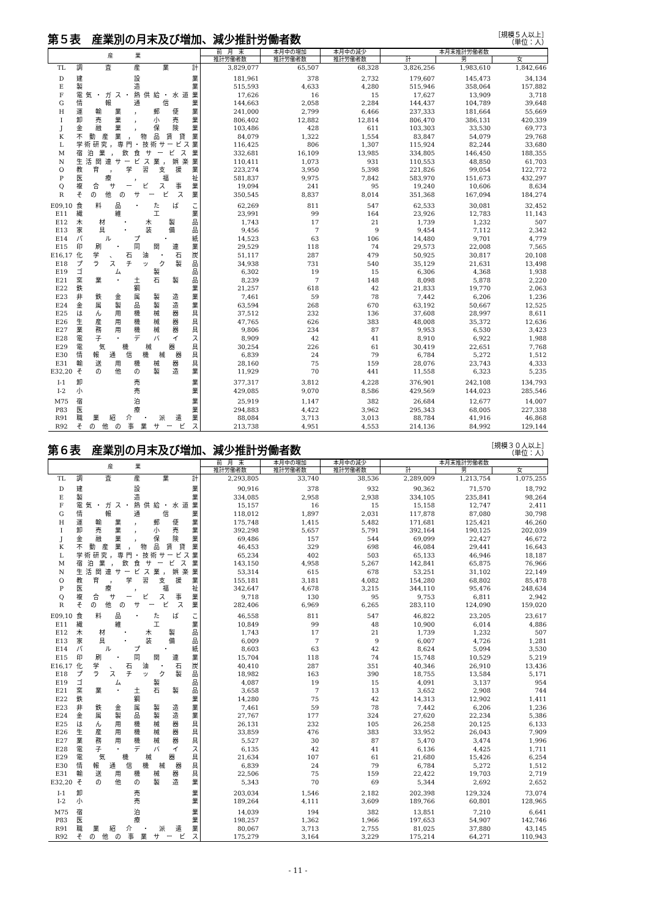第５表　産業別の月末及び増加、減少推計労働者数
［規模５人以上］
（単位：人）
| 産 業 | | 前 月 末 | 本月中の増加 | 本月中の減少 | 本月末推計労働者数 | | |
| --- | --- | --- | --- | --- | --- | --- | --- |
| | | 推計労働者数 | 推計労働者数 | 推計労働者数 | 計 | 男 | 女 |
| TL | 調査産業計 | 3,829,077 | 65,507 | 68,328 | 3,826,256 | 1,983,610 | 1,842,646 |
| D | 建設業 | 181,961 | 378 | 2,732 | 179,607 | 145,473 | 34,134 |
| E | 製造業 | 515,593 | 4,633 | 4,280 | 515,946 | 358,064 | 157,882 |
| F | 電気・ガス・熱供給・水道業 | 17,626 | 16 | 15 | 17,627 | 13,909 | 3,718 |
| G | 情報通信業 | 144,663 | 2,058 | 2,284 | 144,437 | 104,789 | 39,648 |
| H | 運輸業，郵便業 | 241,000 | 2,799 | 6,466 | 237,333 | 181,664 | 55,669 |
| I | 卸売業，小売業 | 806,402 | 12,882 | 12,814 | 806,470 | 386,131 | 420,339 |
| J | 金融業，保険業 | 103,486 | 428 | 611 | 103,303 | 33,530 | 69,773 |
| K | 不動産業，物品賃貸業 | 84,079 | 1,322 | 1,554 | 83,847 | 54,079 | 29,768 |
| L | 学術研究，専門・技術サービス業 | 116,425 | 806 | 1,307 | 115,924 | 82,244 | 33,680 |
| M | 宿泊業，飲食サービス業 | 332,681 | 16,109 | 13,985 | 334,805 | 146,450 | 188,355 |
| N | 生活関連サービス業，娯楽業 | 110,411 | 1,073 | 931 | 110,553 | 48,850 | 61,703 |
| O | 教育，学習支援業 | 223,274 | 3,950 | 5,398 | 221,826 | 99,054 | 122,772 |
| P | 医療，福祉 | 581,837 | 9,975 | 7,842 | 583,970 | 151,673 | 432,297 |
| Q | 複合サービス事業 | 19,094 | 241 | 95 | 19,240 | 10,606 | 8,634 |
| R | その他のサービス業 | 350,545 | 8,837 | 8,014 | 351,368 | 167,094 | 184,274 |
| E09,10 | 食料品・たばこ | 62,269 | 811 | 547 | 62,533 | 30,081 | 32,452 |
| E11 | 繊維工業 | 23,991 | 99 | 164 | 23,926 | 12,783 | 11,143 |
| E12 | 木材・木製品 | 1,743 | 17 | 21 | 1,739 | 1,232 | 507 |
| E13 | 家具・装備品 | 9,456 | 7 | 9 | 9,454 | 7,112 | 2,342 |
| E14 | パルプ・紙 | 14,523 | 63 | 106 | 14,480 | 9,701 | 4,779 |
| E15 | 印刷・同関連業 | 29,529 | 118 | 74 | 29,573 | 22,008 | 7,565 |
| E16,17 | 化学、石油・石炭 | 51,117 | 287 | 479 | 50,925 | 30,817 | 20,108 |
| E18 | プラスチック製品 | 34,938 | 731 | 540 | 35,129 | 21,631 | 13,498 |
| E19 | ゴム製品 | 6,302 | 19 | 15 | 6,306 | 4,368 | 1,938 |
| E21 | 窯業・土石製品 | 8,239 | 7 | 148 | 8,098 | 5,878 | 2,220 |
| E22 | 鉄鋼業 | 21,257 | 618 | 42 | 21,833 | 19,770 | 2,063 |
| E23 | 非鉄金属製造業 | 7,461 | 59 | 78 | 7,442 | 6,206 | 1,236 |
| E24 | 金属製品製造業 | 63,594 | 268 | 670 | 63,192 | 50,667 | 12,525 |
| E25 | はん用機械器具 | 37,512 | 232 | 136 | 37,608 | 28,997 | 8,611 |
| E26 | 生産用機械器具 | 47,765 | 626 | 383 | 48,008 | 35,372 | 12,636 |
| E27 | 業務用機械器具 | 9,806 | 234 | 87 | 9,953 | 6,530 | 3,423 |
| E28 | 電子・デバイス | 8,909 | 42 | 41 | 8,910 | 6,922 | 1,988 |
| E29 | 電気機械器具 | 30,254 | 226 | 61 | 30,419 | 22,651 | 7,768 |
| E30 | 情報通信機械器具 | 6,839 | 24 | 79 | 6,784 | 5,272 | 1,512 |
| E31 | 輸送用機械器具 | 28,160 | 75 | 159 | 28,076 | 23,743 | 4,333 |
| E32,20 | その他の製造業 | 11,929 | 70 | 441 | 11,558 | 6,323 | 5,235 |
| I-1 | 卸売業 | 377,317 | 3,812 | 4,228 | 376,901 | 242,108 | 134,793 |
| I-2 | 小売業 | 429,085 | 9,070 | 8,586 | 429,569 | 144,023 | 285,546 |
| M75 | 宿泊業 | 25,919 | 1,147 | 382 | 26,684 | 12,677 | 14,007 |
| P83 | 医療業 | 294,883 | 4,422 | 3,962 | 295,343 | 68,005 | 227,338 |
| R91 | 職業紹介・派遣業 | 88,084 | 3,713 | 3,013 | 88,784 | 41,916 | 46,868 |
| R92 | その他の事業サービス | 213,738 | 4,951 | 4,553 | 214,136 | 84,992 | 129,144 |
第６表　産業別の月末及び増加、減少推計労働者数
［規模３０人以上］
（単位：人）
| 産 業 | | 前 月 末 | 本月中の増加 | 本月中の減少 | 本月末推計労働者数 | | |
| --- | --- | --- | --- | --- | --- | --- | --- |
| | | 推計労働者数 | 推計労働者数 | 推計労働者数 | 計 | 男 | 女 |
| TL | 調査産業計 | 2,293,805 | 33,740 | 38,536 | 2,289,009 | 1,213,754 | 1,075,255 |
| D | 建設業 | 90,916 | 378 | 932 | 90,362 | 71,570 | 18,792 |
| E | 製造業 | 334,085 | 2,958 | 2,938 | 334,105 | 235,841 | 98,264 |
| F | 電気・ガス・熱供給・水道業 | 15,157 | 16 | 15 | 15,158 | 12,747 | 2,411 |
| G | 情報通信業 | 118,012 | 1,897 | 2,031 | 117,878 | 87,080 | 30,798 |
| H | 運輸業，郵便業 | 175,748 | 1,415 | 5,482 | 171,681 | 125,421 | 46,260 |
| I | 卸売業，小売業 | 392,298 | 5,657 | 5,791 | 392,164 | 190,125 | 202,039 |
| J | 金融業，保険業 | 69,486 | 157 | 544 | 69,099 | 22,427 | 46,672 |
| K | 不動産業，物品賃貸業 | 46,453 | 329 | 698 | 46,084 | 29,441 | 16,643 |
| L | 学術研究，専門・技術サービス業 | 65,234 | 402 | 503 | 65,133 | 46,946 | 18,187 |
| M | 宿泊業，飲食サービス業 | 143,150 | 4,958 | 5,267 | 142,841 | 65,875 | 76,966 |
| N | 生活関連サービス業，娯楽業 | 53,314 | 615 | 678 | 53,251 | 31,102 | 22,149 |
| O | 教育，学習支援業 | 155,181 | 3,181 | 4,082 | 154,280 | 68,802 | 85,478 |
| P | 医療，福祉 | 342,647 | 4,678 | 3,215 | 344,110 | 95,476 | 248,634 |
| Q | 複合サービス事業 | 9,718 | 130 | 95 | 9,753 | 6,811 | 2,942 |
| R | その他のサービス業 | 282,406 | 6,969 | 6,265 | 283,110 | 124,090 | 159,020 |
| E09,10 | 食料品・たばこ | 46,558 | 811 | 547 | 46,822 | 23,205 | 23,617 |
| E11 | 繊維工業 | 10,849 | 99 | 48 | 10,900 | 6,014 | 4,886 |
| E12 | 木材・木製品 | 1,743 | 17 | 21 | 1,739 | 1,232 | 507 |
| E13 | 家具・装備品 | 6,009 | 7 | 9 | 6,007 | 4,726 | 1,281 |
| E14 | パルプ・紙 | 8,603 | 63 | 42 | 8,624 | 5,094 | 3,530 |
| E15 | 印刷・同関連業 | 15,704 | 118 | 74 | 15,748 | 10,529 | 5,219 |
| E16,17 | 化学、石油・石炭 | 40,410 | 287 | 351 | 40,346 | 26,910 | 13,436 |
| E18 | プラスチック製品 | 18,982 | 163 | 390 | 18,755 | 13,584 | 5,171 |
| E19 | ゴム製品 | 4,087 | 19 | 15 | 4,091 | 3,137 | 954 |
| E21 | 窯業・土石製品 | 3,658 | 7 | 13 | 3,652 | 2,908 | 744 |
| E22 | 鉄鋼業 | 14,280 | 75 | 42 | 14,313 | 12,902 | 1,411 |
| E23 | 非鉄金属製造業 | 7,461 | 59 | 78 | 7,442 | 6,206 | 1,236 |
| E24 | 金属製品製造業 | 27,767 | 177 | 324 | 27,620 | 22,234 | 5,386 |
| E25 | はん用機械器具 | 26,131 | 232 | 105 | 26,258 | 20,125 | 6,133 |
| E26 | 生産用機械器具 | 33,859 | 476 | 383 | 33,952 | 26,043 | 7,909 |
| E27 | 業務用機械器具 | 5,527 | 30 | 87 | 5,470 | 3,474 | 1,996 |
| E28 | 電子・デバイス | 6,135 | 42 | 41 | 6,136 | 4,425 | 1,711 |
| E29 | 電気機械器具 | 21,634 | 107 | 61 | 21,680 | 15,426 | 6,254 |
| E30 | 情報通信機械器具 | 6,839 | 24 | 79 | 6,784 | 5,272 | 1,512 |
| E31 | 輸送用機械器具 | 22,506 | 75 | 159 | 22,422 | 19,703 | 2,719 |
| E32,20 | その他の製造業 | 5,343 | 70 | 69 | 5,344 | 2,692 | 2,652 |
| I-1 | 卸売業 | 203,034 | 1,546 | 2,182 | 202,398 | 129,324 | 73,074 |
| I-2 | 小売業 | 189,264 | 4,111 | 3,609 | 189,766 | 60,801 | 128,965 |
| M75 | 宿泊業 | 14,039 | 194 | 382 | 13,851 | 7,210 | 6,641 |
| P83 | 医療業 | 198,257 | 1,362 | 1,966 | 197,653 | 54,907 | 142,746 |
| R91 | 職業紹介・派遣業 | 80,067 | 3,713 | 2,755 | 81,025 | 37,880 | 43,145 |
| R92 | その他の事業サービス | 175,279 | 3,164 | 3,229 | 175,214 | 64,271 | 110,943 |
- 11 -